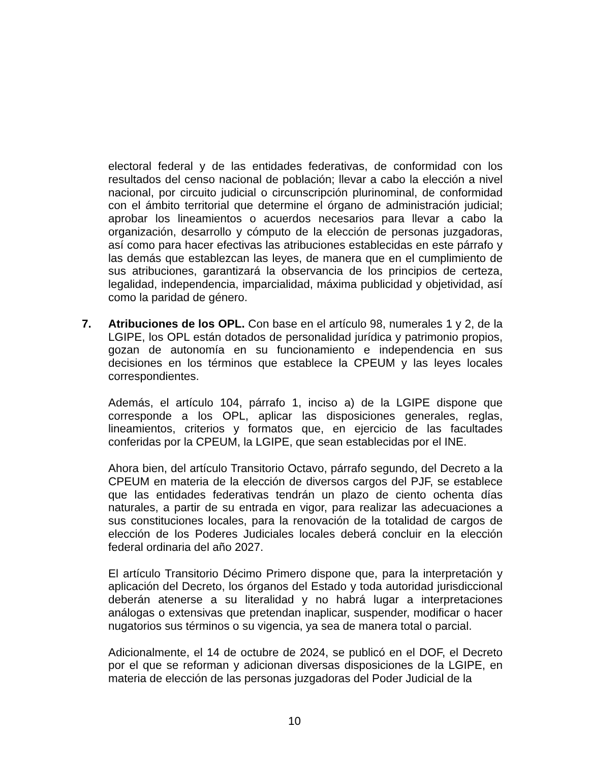electoral federal y de las entidades federativas, de conformidad con los resultados del censo nacional de población; llevar a cabo la elección a nivel nacional, por circuito judicial o circunscripción plurinominal, de conformidad con el ámbito territorial que determine el órgano de administración judicial; aprobar los lineamientos o acuerdos necesarios para llevar a cabo la organización, desarrollo y cómputo de la elección de personas juzgadoras, así como para hacer efectivas las atribuciones establecidas en este párrafo y las demás que establezcan las leyes, de manera que en el cumplimiento de sus atribuciones, garantizará la observancia de los principios de certeza, legalidad, independencia, imparcialidad, máxima publicidad y objetividad, así como la paridad de género.
7. Atribuciones de los OPL. Con base en el artículo 98, numerales 1 y 2, de la LGIPE, los OPL están dotados de personalidad jurídica y patrimonio propios, gozan de autonomía en su funcionamiento e independencia en sus decisiones en los términos que establece la CPEUM y las leyes locales correspondientes.
Además, el artículo 104, párrafo 1, inciso a) de la LGIPE dispone que corresponde a los OPL, aplicar las disposiciones generales, reglas, lineamientos, criterios y formatos que, en ejercicio de las facultades conferidas por la CPEUM, la LGIPE, que sean establecidas por el INE.
Ahora bien, del artículo Transitorio Octavo, párrafo segundo, del Decreto a la CPEUM en materia de la elección de diversos cargos del PJF, se establece que las entidades federativas tendrán un plazo de ciento ochenta días naturales, a partir de su entrada en vigor, para realizar las adecuaciones a sus constituciones locales, para la renovación de la totalidad de cargos de elección de los Poderes Judiciales locales deberá concluir en la elección federal ordinaria del año 2027.
El artículo Transitorio Décimo Primero dispone que, para la interpretación y aplicación del Decreto, los órganos del Estado y toda autoridad jurisdiccional deberán atenerse a su literalidad y no habrá lugar a interpretaciones análogas o extensivas que pretendan inaplicar, suspender, modificar o hacer nugatorios sus términos o su vigencia, ya sea de manera total o parcial.
Adicionalmente, el 14 de octubre de 2024, se publicó en el DOF, el Decreto por el que se reforman y adicionan diversas disposiciones de la LGIPE, en materia de elección de las personas juzgadoras del Poder Judicial de la
10